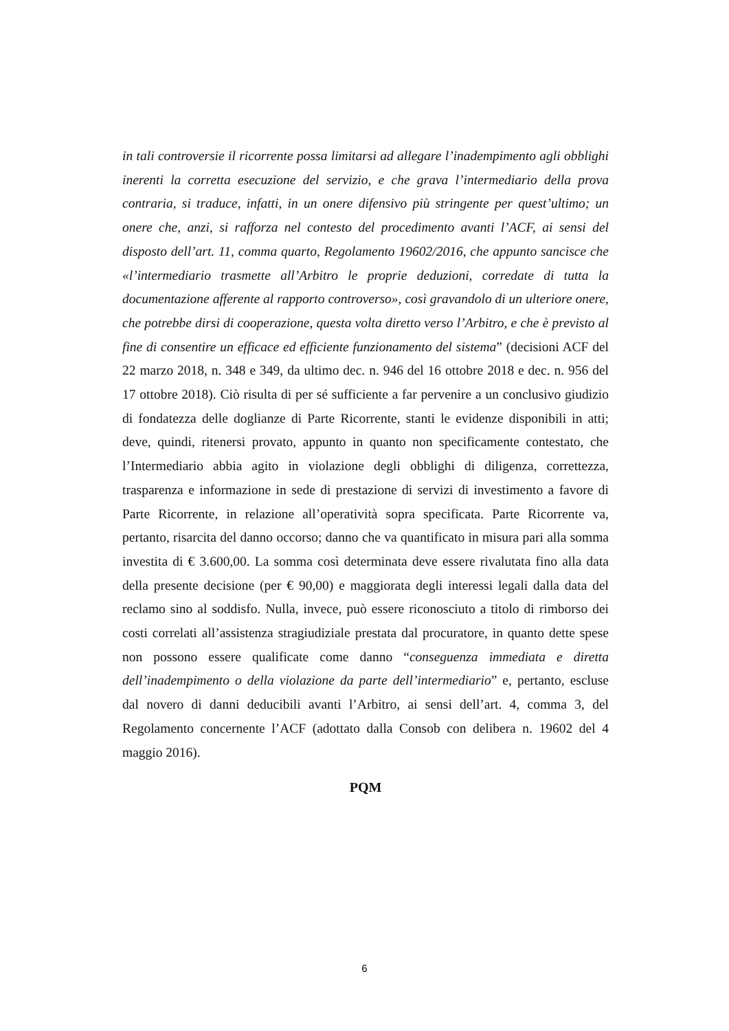in tali controversie il ricorrente possa limitarsi ad allegare l’inadempimento agli obblighi inerenti la corretta esecuzione del servizio, e che grava l’intermediario della prova contraria, si traduce, infatti, in un onere difensivo più stringente per quest’ultimo; un onere che, anzi, si rafforza nel contesto del procedimento avanti l’ACF, ai sensi del disposto dell’art. 11, comma quarto, Regolamento 19602/2016, che appunto sancisce che «l’intermediario trasmette all’Arbitro le proprie deduzioni, corredate di tutta la documentazione afferente al rapporto controverso», così gravandolo di un ulteriore onere, che potrebbe dirsi di cooperazione, questa volta diretto verso l’Arbitro, e che è previsto al fine di consentire un efficace ed efficiente funzionamento del sistema” (decisioni ACF del 22 marzo 2018, n. 348 e 349, da ultimo dec. n. 946 del 16 ottobre 2018 e dec. n. 956 del 17 ottobre 2018). Ciò risulta di per sé sufficiente a far pervenire a un conclusivo giudizio di fondatezza delle doglianze di Parte Ricorrente, stanti le evidenze disponibili in atti; deve, quindi, ritenersi provato, appunto in quanto non specificamente contestato, che l’Intermediario abbia agito in violazione degli obblighi di diligenza, correttezza, trasparenza e informazione in sede di prestazione di servizi di investimento a favore di Parte Ricorrente, in relazione all’operatività sopra specificata. Parte Ricorrente va, pertanto, risarcita del danno occorso; danno che va quantificato in misura pari alla somma investita di € 3.600,00. La somma così determinata deve essere rivalutata fino alla data della presente decisione (per € 90,00) e maggiorata degli interessi legali dalla data del reclamo sino al soddisfo. Nulla, invece, può essere riconosciuto a titolo di rimborso dei costi correlati all’assistenza stragiudiziale prestata dal procuratore, in quanto dette spese non possono essere qualificate come danno “conseguenza immediata e diretta dell’inadempimento o della violazione da parte dell’intermediario” e, pertanto, escluse dal novero di danni deducibili avanti l’Arbitro, ai sensi dell’art. 4, comma 3, del Regolamento concernente l’ACF (adottato dalla Consob con delibera n. 19602 del 4 maggio 2016).
PQM
6